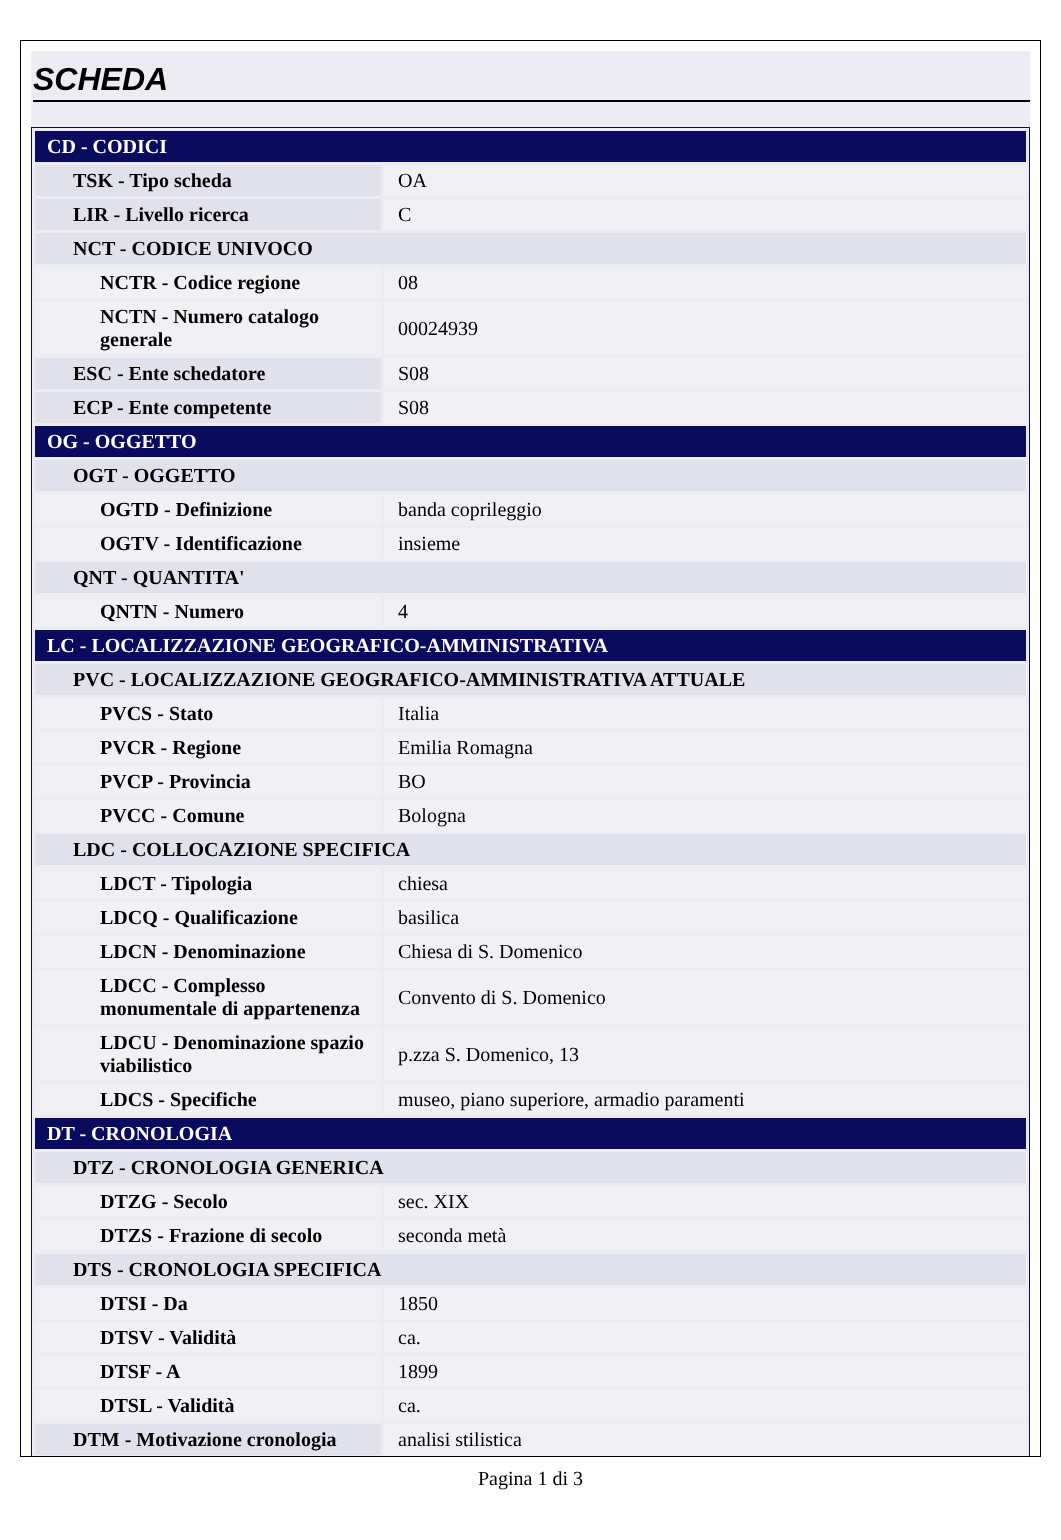SCHEDA
| CD - CODICI | |
| TSK - Tipo scheda | OA |
| LIR - Livello ricerca | C |
| NCT - CODICE UNIVOCO | |
| NCTR - Codice regione | 08 |
| NCTN - Numero catalogo generale | 00024939 |
| ESC - Ente schedatore | S08 |
| ECP - Ente competente | S08 |
| OG - OGGETTO | |
| OGT - OGGETTO | |
| OGTD - Definizione | banda coprileggio |
| OGTV - Identificazione | insieme |
| QNT - QUANTITA' | |
| QNTN - Numero | 4 |
| LC - LOCALIZZAZIONE GEOGRAFICO-AMMINISTRATIVA | |
| PVC - LOCALIZZAZIONE GEOGRAFICO-AMMINISTRATIVA ATTUALE | |
| PVCS - Stato | Italia |
| PVCR - Regione | Emilia Romagna |
| PVCP - Provincia | BO |
| PVCC - Comune | Bologna |
| LDC - COLLOCAZIONE SPECIFICA | |
| LDCT - Tipologia | chiesa |
| LDCQ - Qualificazione | basilica |
| LDCN - Denominazione | Chiesa di S. Domenico |
| LDCC - Complesso monumentale di appartenenza | Convento di S. Domenico |
| LDCU - Denominazione spazio viabilistico | p.zza S. Domenico, 13 |
| LDCS - Specifiche | museo, piano superiore, armadio paramenti |
| DT - CRONOLOGIA | |
| DTZ - CRONOLOGIA GENERICA | |
| DTZG - Secolo | sec. XIX |
| DTZS - Frazione di secolo | seconda metà |
| DTS - CRONOLOGIA SPECIFICA | |
| DTSI - Da | 1850 |
| DTSV - Validità | ca. |
| DTSF - A | 1899 |
| DTSL - Validità | ca. |
| DTM - Motivazione cronologia | analisi stilistica |
Pagina 1 di 3